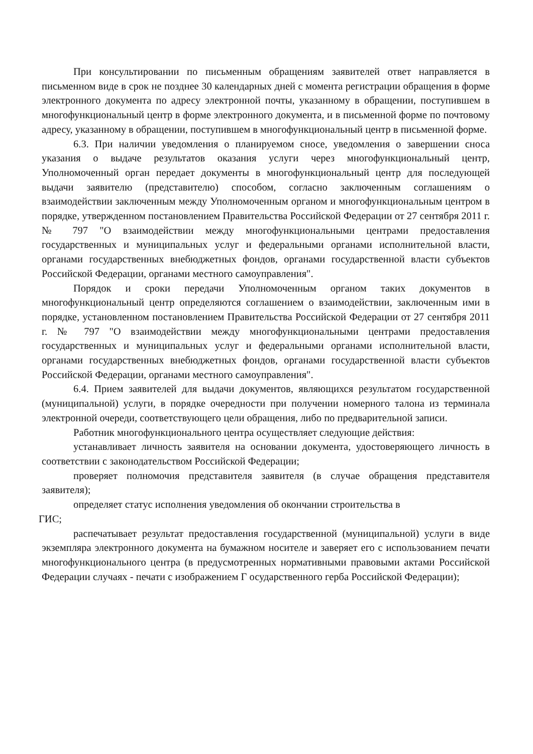При консультировании по письменным обращениям заявителей ответ направляется в письменном виде в срок не позднее 30 календарных дней с момента регистрации обращения в форме электронного документа по адресу электронной почты, указанному в обращении, поступившем в многофункциональный центр в форме электронного документа, и в письменной форме по почтовому адресу, указанному в обращении, поступившем в многофункциональный центр в письменной форме.
6.3. При наличии уведомления о планируемом сносе, уведомления о завершении сноса указания о выдаче результатов оказания услуги через многофункциональный центр, Уполномоченный орган передает документы в многофункциональный центр для последующей выдачи заявителю (представителю) способом, согласно заключенным соглашениям о взаимодействии заключенным между Уполномоченным органом и многофункциональным центром в порядке, утвержденном постановлением Правительства Российской Федерации от 27 сентября 2011 г. № 797 "О взаимодействии между многофункциональными центрами предоставления государственных и муниципальных услуг и федеральными органами исполнительной власти, органами государственных внебюджетных фондов, органами государственной власти субъектов Российской Федерации, органами местного самоуправления".
Порядок и сроки передачи Уполномоченным органом таких документов в многофункциональный центр определяются соглашением о взаимодействии, заключенным ими в порядке, установленном постановлением Правительства Российской Федерации от 27 сентября 2011 г. № 797 "О взаимодействии между многофункциональными центрами предоставления государственных и муниципальных услуг и федеральными органами исполнительной власти, органами государственных внебюджетных фондов, органами государственной власти субъектов Российской Федерации, органами местного самоуправления".
6.4. Прием заявителей для выдачи документов, являющихся результатом государственной (муниципальной) услуги, в порядке очередности при получении номерного талона из терминала электронной очереди, соответствующего цели обращения, либо по предварительной записи.
Работник многофункционального центра осуществляет следующие действия:
устанавливает личность заявителя на основании документа, удостоверяющего личность в соответствии с законодательством Российской Федерации;
проверяет полномочия представителя заявителя (в случае обращения представителя заявителя);
определяет статус исполнения уведомления об окончании строительства в
ГИС;
распечатывает результат предоставления государственной (муниципальной) услуги в виде экземпляра электронного документа на бумажном носителе и заверяет его с использованием печати многофункционального центра (в предусмотренных нормативными правовыми актами Российской Федерации случаях - печати с изображением Г осударственного герба Российской Федерации);